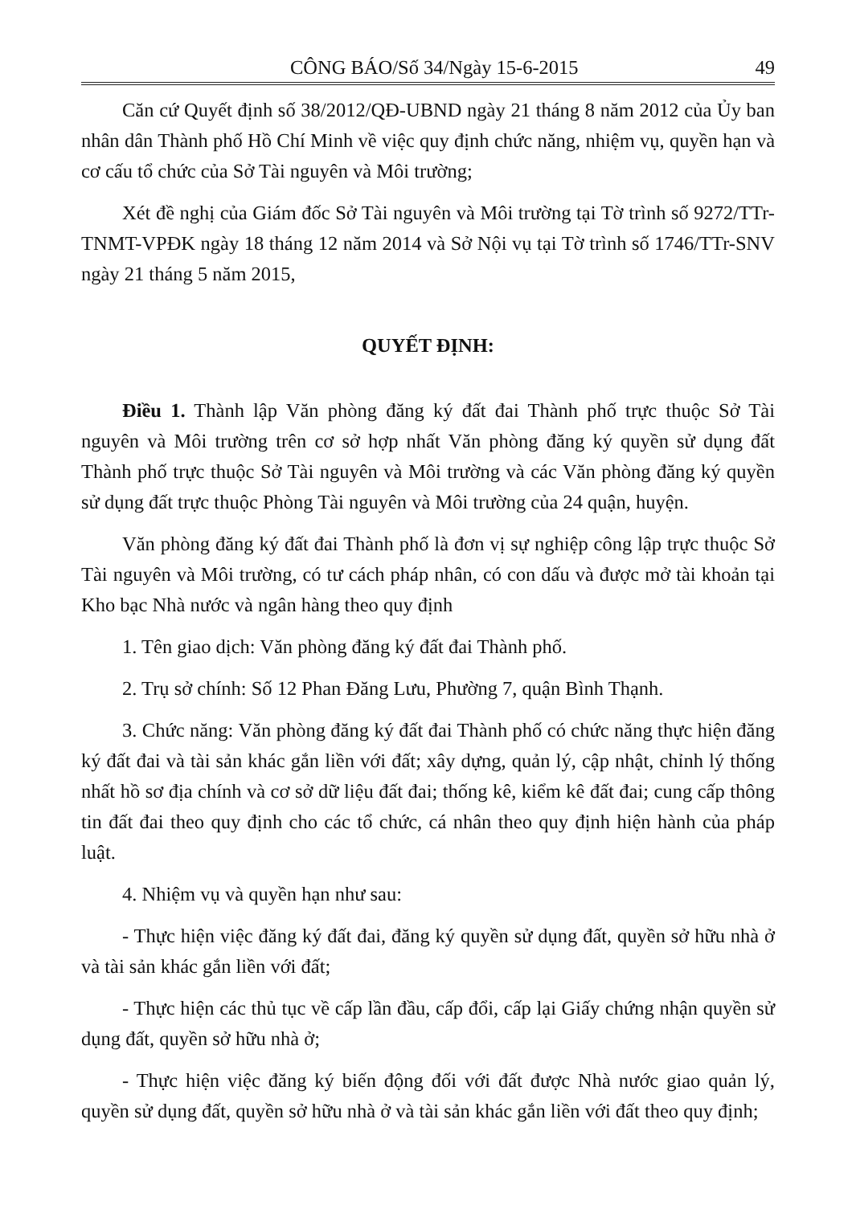CÔNG BÁO/Số 34/Ngày 15-6-2015 49
Căn cứ Quyết định số 38/2012/QĐ-UBND ngày 21 tháng 8 năm 2012 của Ủy ban nhân dân Thành phố Hồ Chí Minh về việc quy định chức năng, nhiệm vụ, quyền hạn và cơ cấu tổ chức của Sở Tài nguyên và Môi trường;
Xét đề nghị của Giám đốc Sở Tài nguyên và Môi trường tại Tờ trình số 9272/TTr-TNMT-VPĐK ngày 18 tháng 12 năm 2014 và Sở Nội vụ tại Tờ trình số 1746/TTr-SNV ngày 21 tháng 5 năm 2015,
QUYẾT ĐỊNH:
Điều 1. Thành lập Văn phòng đăng ký đất đai Thành phố trực thuộc Sở Tài nguyên và Môi trường trên cơ sở hợp nhất Văn phòng đăng ký quyền sử dụng đất Thành phố trực thuộc Sở Tài nguyên và Môi trường và các Văn phòng đăng ký quyền sử dụng đất trực thuộc Phòng Tài nguyên và Môi trường của 24 quận, huyện.
Văn phòng đăng ký đất đai Thành phố là đơn vị sự nghiệp công lập trực thuộc Sở Tài nguyên và Môi trường, có tư cách pháp nhân, có con dấu và được mở tài khoản tại Kho bạc Nhà nước và ngân hàng theo quy định
1. Tên giao dịch: Văn phòng đăng ký đất đai Thành phố.
2. Trụ sở chính: Số 12 Phan Đăng Lưu, Phường 7, quận Bình Thạnh.
3. Chức năng: Văn phòng đăng ký đất đai Thành phố có chức năng thực hiện đăng ký đất đai và tài sản khác gắn liền với đất; xây dựng, quản lý, cập nhật, chỉnh lý thống nhất hồ sơ địa chính và cơ sở dữ liệu đất đai; thống kê, kiểm kê đất đai; cung cấp thông tin đất đai theo quy định cho các tổ chức, cá nhân theo quy định hiện hành của pháp luật.
4. Nhiệm vụ và quyền hạn như sau:
- Thực hiện việc đăng ký đất đai, đăng ký quyền sử dụng đất, quyền sở hữu nhà ở và tài sản khác gắn liền với đất;
- Thực hiện các thủ tục về cấp lần đầu, cấp đổi, cấp lại Giấy chứng nhận quyền sử dụng đất, quyền sở hữu nhà ở;
- Thực hiện việc đăng ký biến động đối với đất được Nhà nước giao quản lý, quyền sử dụng đất, quyền sở hữu nhà ở và tài sản khác gắn liền với đất theo quy định;